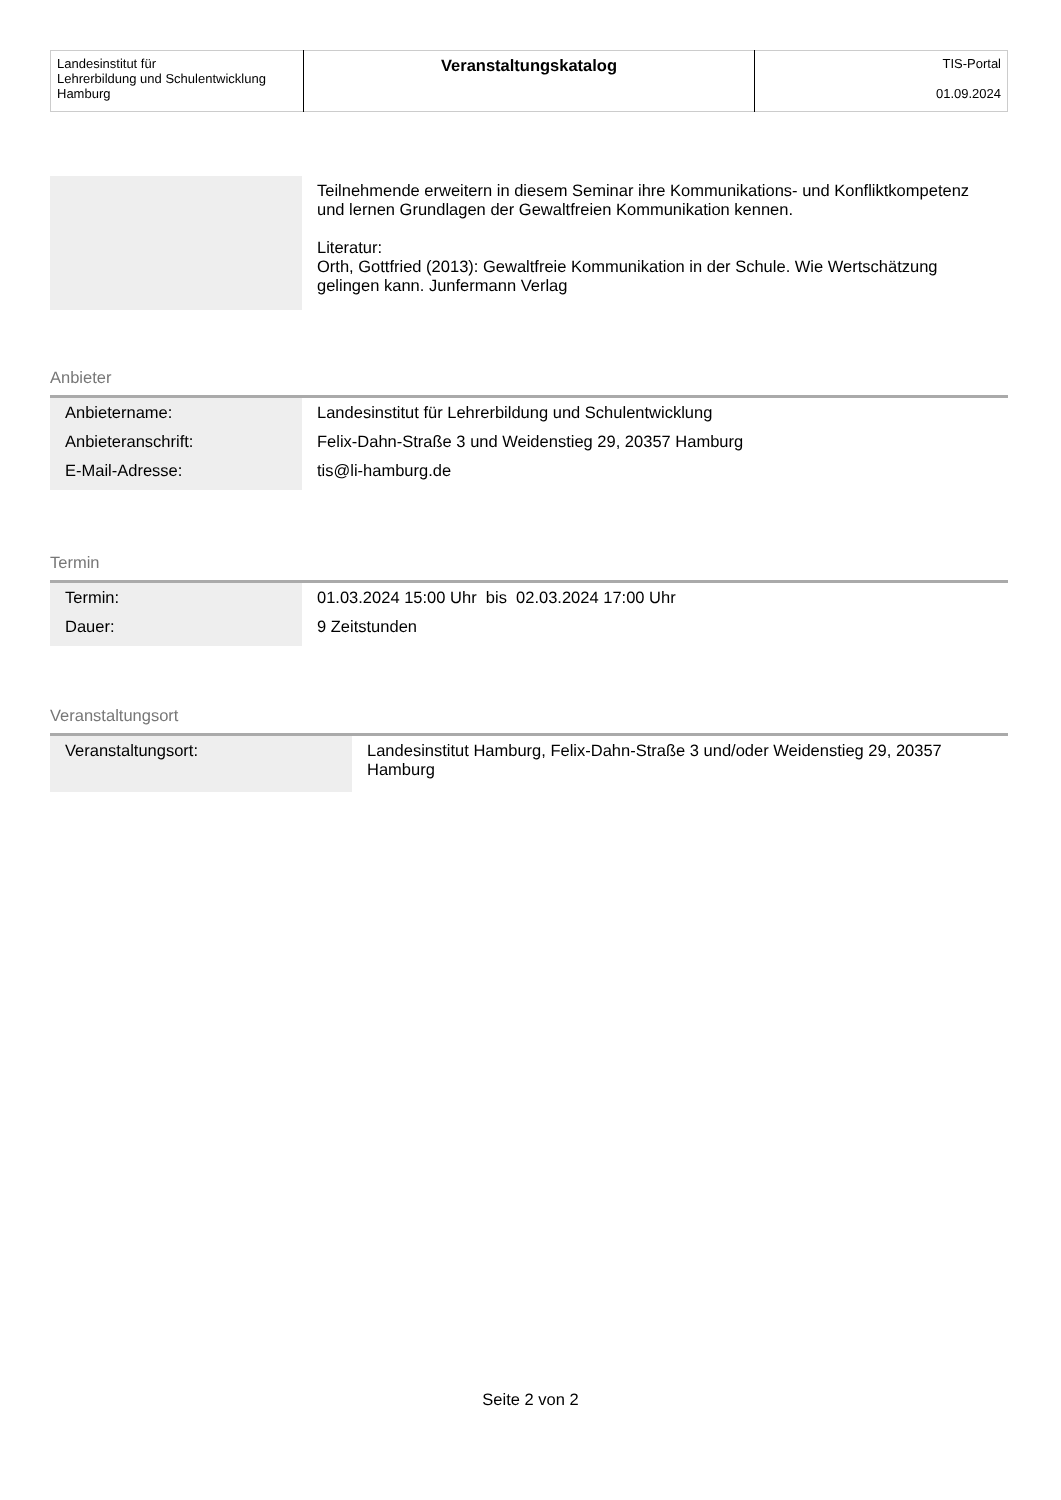| Landesinstitut für Lehrerbildung und Schulentwicklung Hamburg | Veranstaltungskatalog | TIS-Portal 01.09.2024 |
| | Teilnehmende erweitern in diesem Seminar ihre Kommunikations- und Konfliktkompetenz und lernen Grundlagen der Gewaltfreien Kommunikation kennen. Literatur: Orth, Gottfried (2013): Gewaltfreie Kommunikation in der Schule. Wie Wertschätzung gelingen kann. Junfermann Verlag |
Anbieter
| Anbietername: | Landesinstitut für Lehrerbildung und Schulentwicklung |
| Anbieteranschrift: | Felix-Dahn-Straße 3 und Weidenstieg 29, 20357 Hamburg |
| E-Mail-Adresse: | tis@li-hamburg.de |
Termin
| Termin: | 01.03.2024 15:00 Uhr bis 02.03.2024 17:00 Uhr |
| Dauer: | 9 Zeitstunden |
Veranstaltungsort
| Veranstaltungsort: | Landesinstitut Hamburg, Felix-Dahn-Straße 3 und/oder Weidenstieg 29, 20357 Hamburg |
Seite 2 von 2